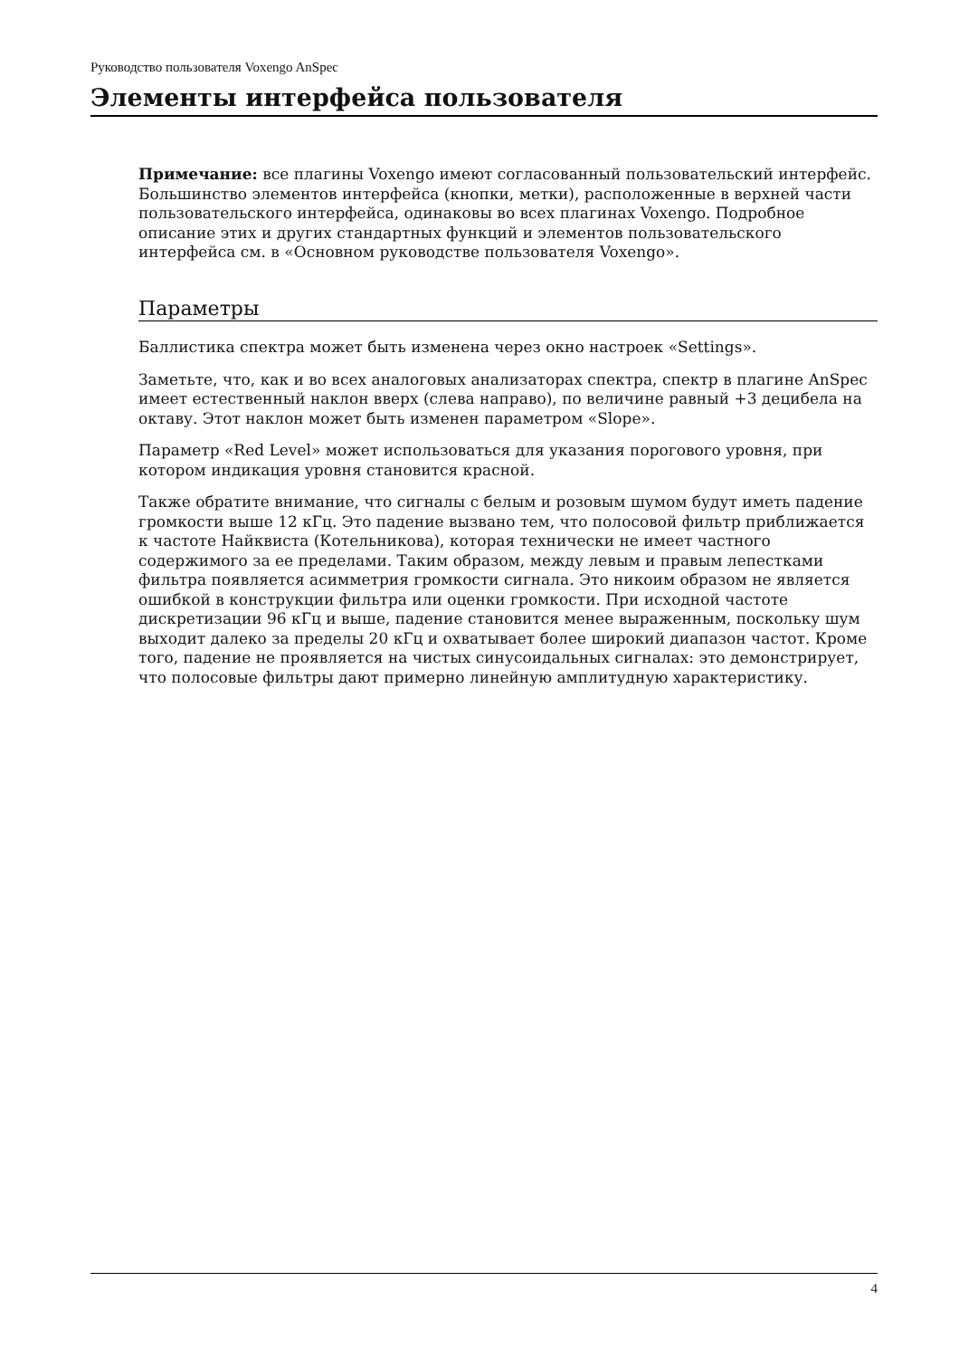Руководство пользователя Voxengo AnSpec
Элементы интерфейса пользователя
Примечание: все плагины Voxengo имеют согласованный пользовательский интерфейс. Большинство элементов интерфейса (кнопки, метки), расположенные в верхней части пользовательского интерфейса, одинаковы во всех плагинах Voxengo. Подробное описание этих и других стандартных функций и элементов пользовательского интерфейса см. в «Основном руководстве пользователя Voxengo».
Параметры
Баллистика спектра может быть изменена через окно настроек «Settings».
Заметьте, что, как и во всех аналоговых анализаторах спектра, спектр в плагине AnSpec имеет естественный наклон вверх (слева направо), по величине равный +3 децибела на октаву. Этот наклон может быть изменен параметром «Slope».
Параметр «Red Level» может использоваться для указания порогового уровня, при котором индикация уровня становится красной.
Также обратите внимание, что сигналы с белым и розовым шумом будут иметь падение громкости выше 12 кГц. Это падение вызвано тем, что полосовой фильтр приближается к частоте Найквиста (Котельникова), которая технически не имеет частного содержимого за ее пределами. Таким образом, между левым и правым лепестками фильтра появляется асимметрия громкости сигнала. Это никоим образом не является ошибкой в конструкции фильтра или оценки громкости. При исходной частоте дискретизации 96 кГц и выше, падение становится менее выраженным, поскольку шум выходит далеко за пределы 20 кГц и охватывает более широкий диапазон частот. Кроме того, падение не проявляется на чистых синусоидальных сигналах: это демонстрирует, что полосовые фильтры дают примерно линейную амплитудную характеристику.
4